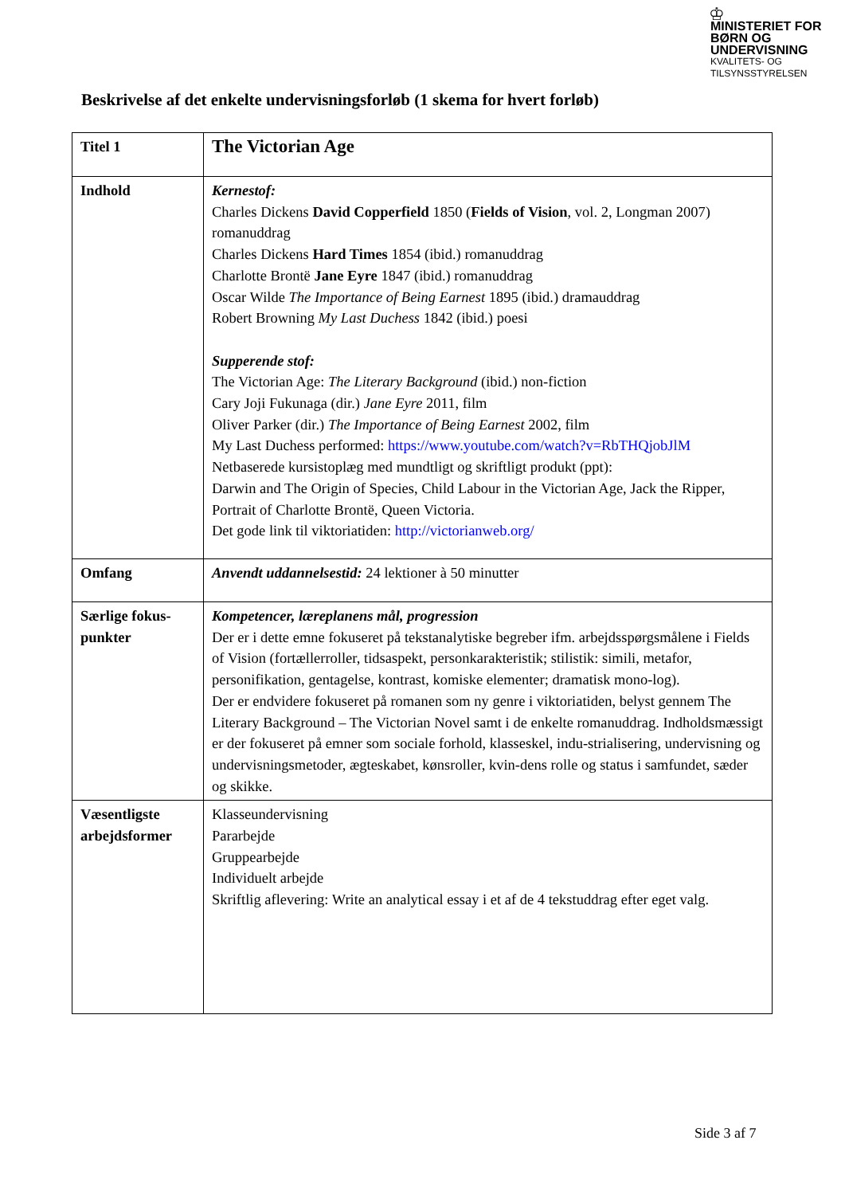♔
MINISTERIET FOR
BØRN OG
UNDERVISNING
KVALITETS- OG
TILSYNSSTYRELSEN
Beskrivelse af det enkelte undervisningsforløb (1 skema for hvert forløb)
| Titel 1 | The Victorian Age |
| Indhold | Kernestof: Charles Dickens David Copperfield 1850 ( Fields of Vision , vol. 2, Longman 2007) romanuddrag Charles Dickens Hard Times 1854 (ibid.) romanuddrag Charlotte Brontë Jane Eyre 1847 (ibid.) romanuddrag Oscar Wilde The Importance of Being Earnest 1895 (ibid.) dramauddrag Robert Browning My Last Duchess 1842 (ibid.) poesi Supperende stof: The Victorian Age: The Literary Background (ibid.) non-fiction Cary Joji Fukunaga (dir.) Jane Eyre 2011, film Oliver Parker (dir.) The Importance of Being Earnest 2002, film My Last Duchess performed: https://www.youtube.com/watch?v=RbTHQjobJlM Netbaserede kursistoplæg med mundtligt og skriftligt produkt (ppt): Darwin and The Origin of Species, Child Labour in the Victorian Age, Jack the Ripper, Portrait of Charlotte Brontë, Queen Victoria. Det gode link til viktoriatiden: http://victorianweb.org/ |
| Omfang | Anvendt uddannelsestid: 24 lektioner à 50 minutter |
| Særlige fokus-punkter | Kompetencer, læreplanens mål, progression Der er i dette emne fokuseret på tekstanalytiske begreber ifm. arbejdsspørgsmålene i Fields of Vision (fortællerroller, tidsaspekt, personkarakteristik; stilistik: simili, metafor, personifikation, gentagelse, kontrast, komiske elementer; dramatisk mono-log). Der er endvidere fokuseret på romanen som ny genre i viktoriatiden, belyst gennem The Literary Background – The Victorian Novel samt i de enkelte romanuddrag. Indholdsmæssigt er der fokuseret på emner som sociale forhold, klasseskel, indu-strialisering, undervisning og undervisningsmetoder, ægteskabet, kønsroller, kvin-dens rolle og status i samfundet, sæder og skikke. |
| Væsentligste arbejdsformer | Klasseundervisning Pararbejde Gruppearbejde Individuelt arbejde Skriftlig aflevering: Write an analytical essay i et af de 4 tekstuddrag efter eget valg. |
Side 3 af 7